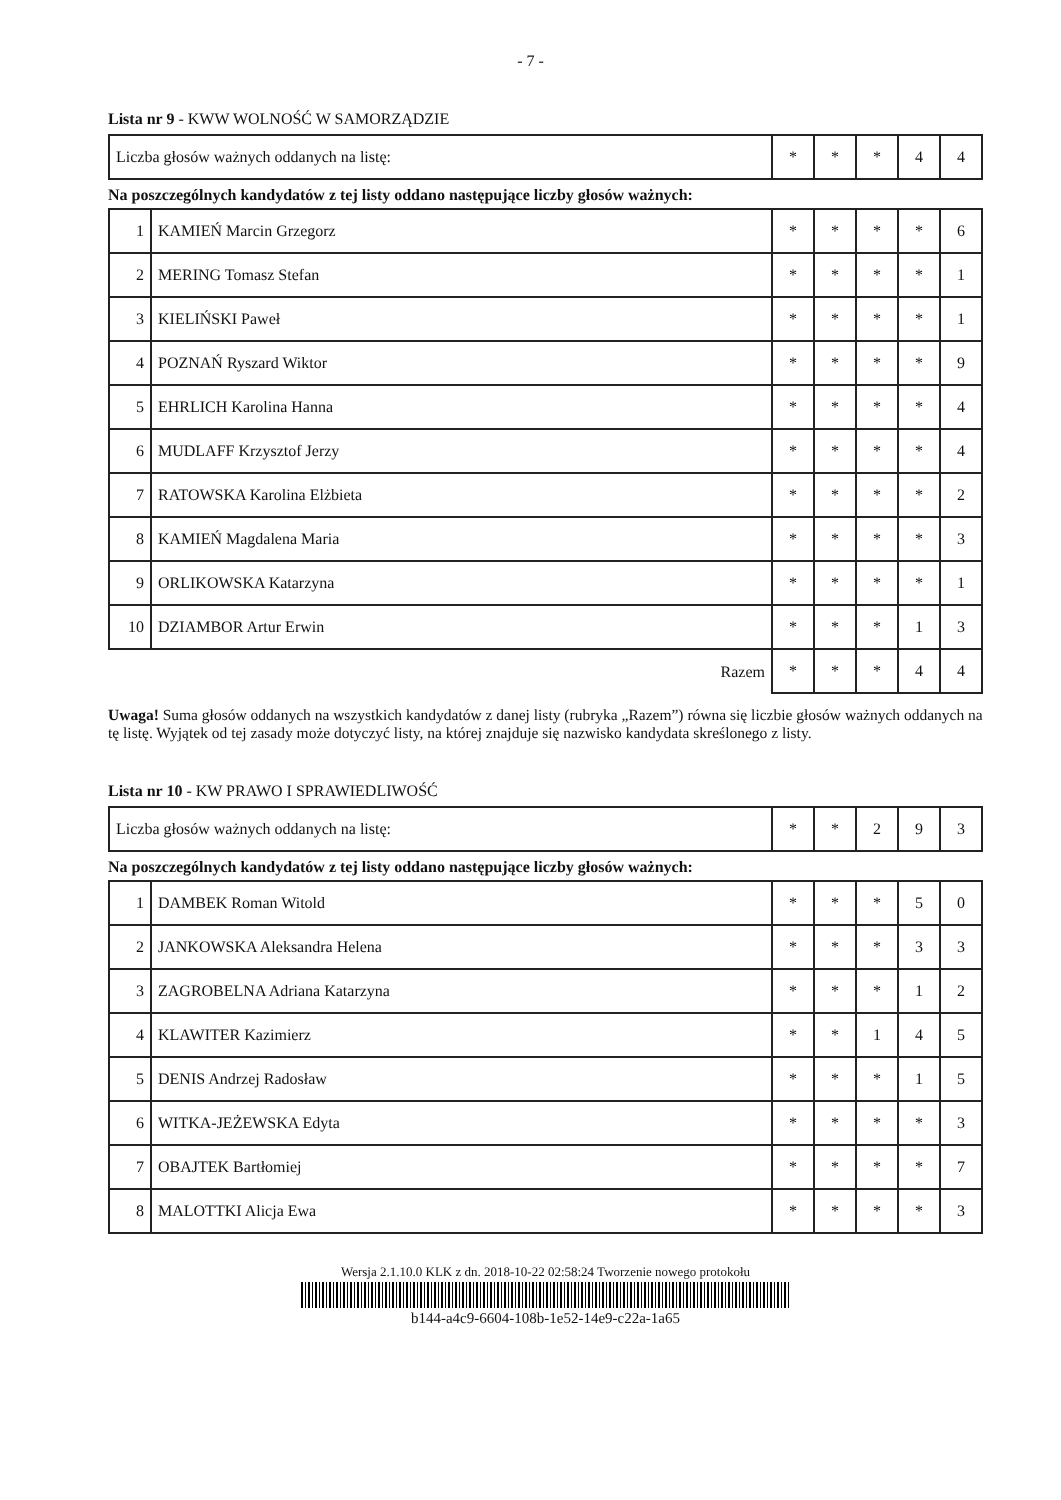- 7 -
Lista nr 9 - KWW WOLNOŚĆ W SAMORZĄDZIE
| Liczba głosów ważnych oddanych na listę: | * | * | * | 4 | 4 |
Na poszczególnych kandydatów z tej listy oddano następujące liczby głosów ważnych:
| 1 | KAMIEŃ Marcin Grzegorz | * | * | * | * | 6 |
| 2 | MERING Tomasz Stefan | * | * | * | * | 1 |
| 3 | KIELIŃSKI Paweł | * | * | * | * | 1 |
| 4 | POZNAŃ Ryszard Wiktor | * | * | * | * | 9 |
| 5 | EHRLICH Karolina Hanna | * | * | * | * | 4 |
| 6 | MUDLAFF Krzysztof Jerzy | * | * | * | * | 4 |
| 7 | RATOWSKA Karolina Elżbieta | * | * | * | * | 2 |
| 8 | KAMIEŃ Magdalena Maria | * | * | * | * | 3 |
| 9 | ORLIKOWSKA Katarzyna | * | * | * | * | 1 |
| 10 | DZIAMBOR Artur Erwin | * | * | * | 1 | 3 |
| Razem | | * | * | * | 4 | 4 |
Uwaga! Suma głosów oddanych na wszystkich kandydatów z danej listy (rubryka „Razem”) równa się liczbie głosów ważnych oddanych na tę listę. Wyjątek od tej zasady może dotyczyć listy, na której znajduje się nazwisko kandydata skreślonego z listy.
Lista nr 10 - KW PRAWO I SPRAWIEDLIWOŚĆ
| Liczba głosów ważnych oddanych na listę: | * | * | 2 | 9 | 3 |
Na poszczególnych kandydatów z tej listy oddano następujące liczby głosów ważnych:
| 1 | DAMBEK Roman Witold | * | * | * | 5 | 0 |
| 2 | JANKOWSKA Aleksandra Helena | * | * | * | 3 | 3 |
| 3 | ZAGROBELNA Adriana Katarzyna | * | * | * | 1 | 2 |
| 4 | KLAWITER Kazimierz | * | * | 1 | 4 | 5 |
| 5 | DENIS Andrzej Radosław | * | * | * | 1 | 5 |
| 6 | WITKA-JEŻEWSKA Edyta | * | * | * | * | 3 |
| 7 | OBAJTEK Bartłomiej | * | * | * | * | 7 |
| 8 | MALOTTKI Alicja Ewa | * | * | * | * | 3 |
Wersja 2.1.10.0 KLK z dn. 2018-10-22 02:58:24 Tworzenie nowego protokołu
b144-a4c9-6604-108b-1e52-14e9-c22a-1a65